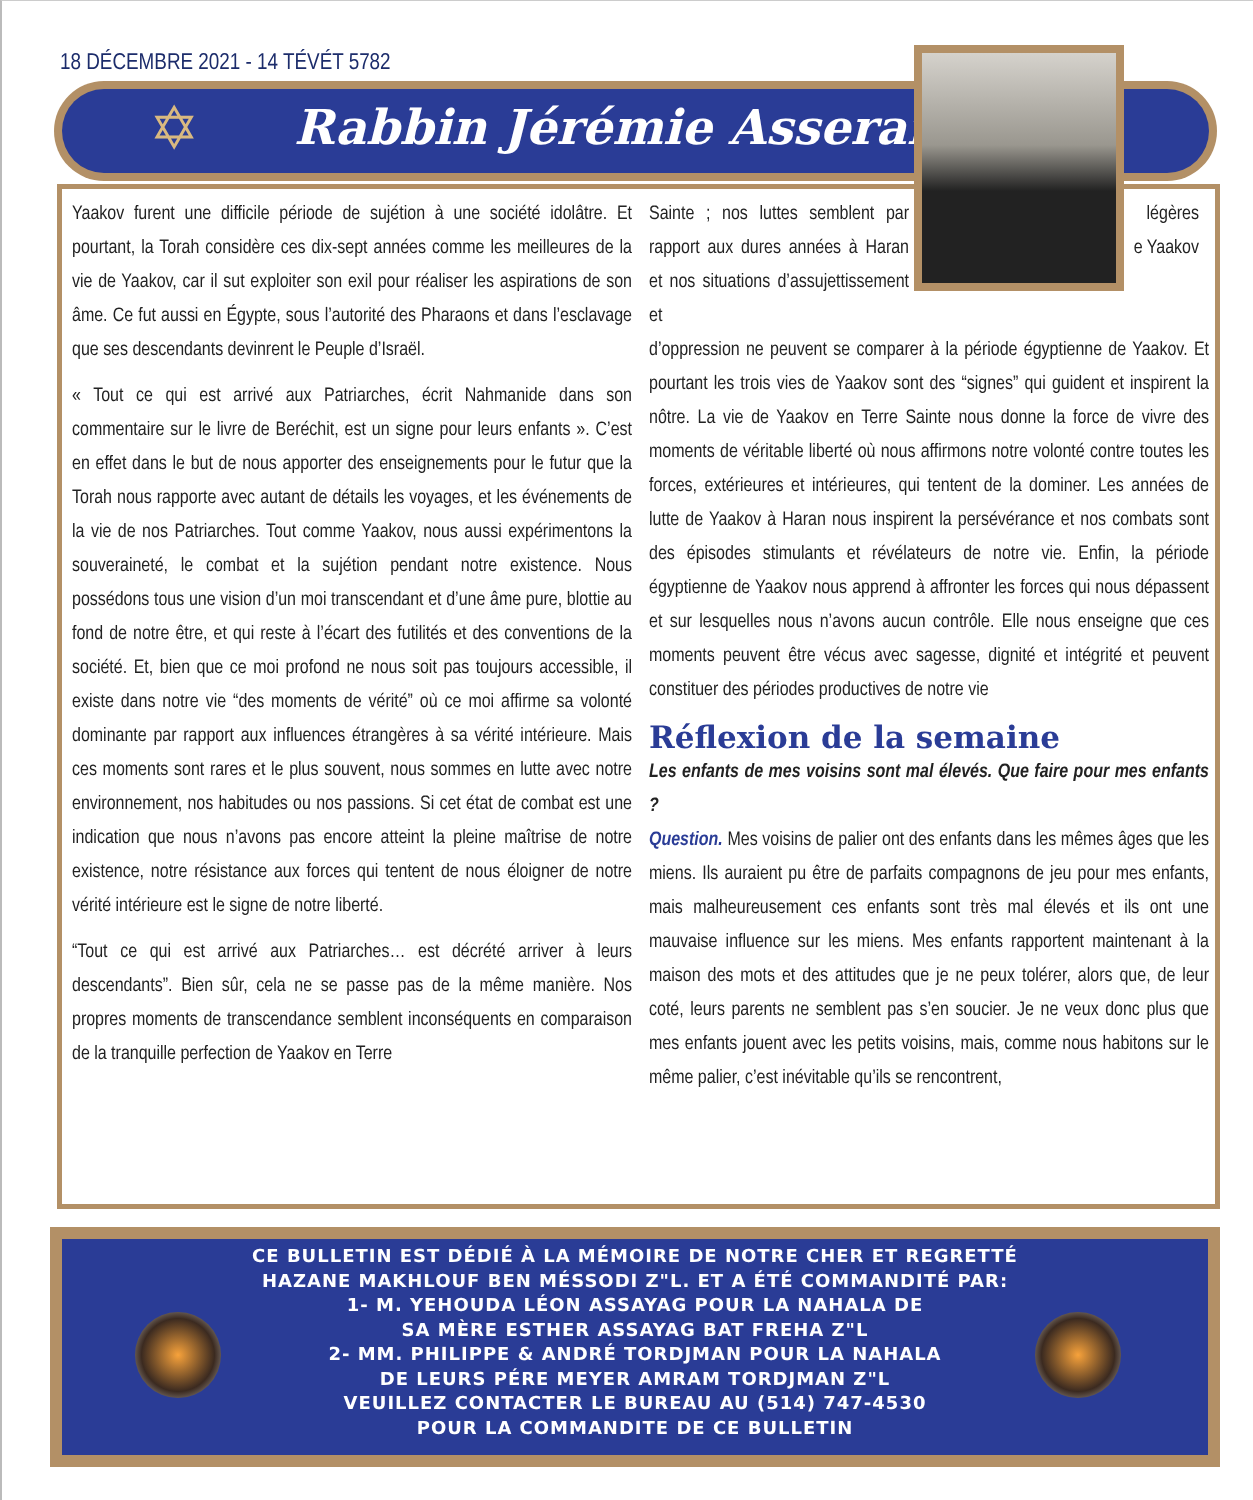18 DÉCEMBRE 2021 - 14 TÉVÉT 5782
✡ Rabbin Jérémie Asseraf
Yaakov furent une difficile période de sujétion à une société idolâtre. Et pourtant, la Torah considère ces dix-sept années comme les meilleures de la vie de Yaakov, car il sut exploiter son exil pour réaliser les aspirations de son âme. Ce fut aussi en Égypte, sous l’autorité des Pharaons et dans l’esclavage que ses descendants devinrent le Peuple d’Israël.
« Tout ce qui est arrivé aux Patriarches, écrit Nahmanide dans son commentaire sur le livre de Beréchit, est un signe pour leurs enfants ». C’est en effet dans le but de nous apporter des enseignements pour le futur que la Torah nous rapporte avec autant de détails les voyages, et les événements de la vie de nos Patriarches. Tout comme Yaakov, nous aussi expérimentons la souveraineté, le combat et la sujétion pendant notre existence. Nous possédons tous une vision d’un moi transcendant et d’une âme pure, blottie au fond de notre être, et qui reste à l’écart des futilités et des conventions de la société. Et, bien que ce moi profond ne nous soit pas toujours accessible, il existe dans notre vie “des moments de vérité” où ce moi affirme sa volonté dominante par rapport aux influences étrangères à sa vérité intérieure. Mais ces moments sont rares et le plus souvent, nous sommes en lutte avec notre environnement, nos habitudes ou nos passions. Si cet état de combat est une indication que nous n’avons pas encore atteint la pleine maîtrise de notre existence, notre résistance aux forces qui tentent de nous éloigner de notre vérité intérieure est le signe de notre liberté.
“Tout ce qui est arrivé aux Patriarches… est décrété arriver à leurs descendants”. Bien sûr, cela ne se passe pas de la même manière. Nos propres moments de transcendance semblent inconséquents en comparaison de la tranquille perfection de Yaakov en Terre
Sainte ; nos luttes semblent par rapport aux dures années à Haran et nos situations d’assujettissement et légères
e Yaakov d’oppression ne peuvent se comparer à la période égyptienne de Yaakov. Et pourtant les trois vies de Yaakov sont des “signes” qui guident et inspirent la nôtre. La vie de Yaakov en Terre Sainte nous donne la force de vivre des moments de véritable liberté où nous affirmons notre volonté contre toutes les forces, extérieures et intérieures, qui tentent de la dominer. Les années de lutte de Yaakov à Haran nous inspirent la persévérance et nos combats sont des épisodes stimulants et révélateurs de notre vie. Enfin, la période égyptienne de Yaakov nous apprend à affronter les forces qui nous dépassent et sur lesquelles nous n’avons aucun contrôle. Elle nous enseigne que ces moments peuvent être vécus avec sagesse, dignité et intégrité et peuvent constituer des périodes productives de notre vie
Réflexion de la semaine
Les enfants de mes voisins sont mal élevés. Que faire pour mes enfants ?
Question. Mes voisins de palier ont des enfants dans les mêmes âges que les miens. Ils auraient pu être de parfaits compagnons de jeu pour mes enfants, mais malheureusement ces enfants sont très mal élevés et ils ont une mauvaise influence sur les miens. Mes enfants rapportent maintenant à la maison des mots et des attitudes que je ne peux tolérer, alors que, de leur coté, leurs parents ne semblent pas s’en soucier. Je ne veux donc plus que mes enfants jouent avec les petits voisins, mais, comme nous habitons sur le même palier, c’est inévitable qu’ils se rencontrent,
CE BULLETIN EST DÉDIÉ À LA MÉMOIRE DE NOTRE CHER ET REGRETTÉ
HAZANE MAKHLOUF BEN MÉSSODI Z"L. ET A ÉTÉ COMMANDITÉ PAR:
1- M. YEHOUDA LÉON ASSAYAG POUR LA NAHALA DE
SA MÈRE ESTHER ASSAYAG BAT FREHA Z"L
2- MM. PHILIPPE & ANDRÉ TORDJMAN POUR LA NAHALA
DE LEURS PÉRE MEYER AMRAM TORDJMAN Z"L
VEUILLEZ CONTACTER LE BUREAU AU (514) 747-4530
POUR LA COMMANDITE DE CE BULLETIN